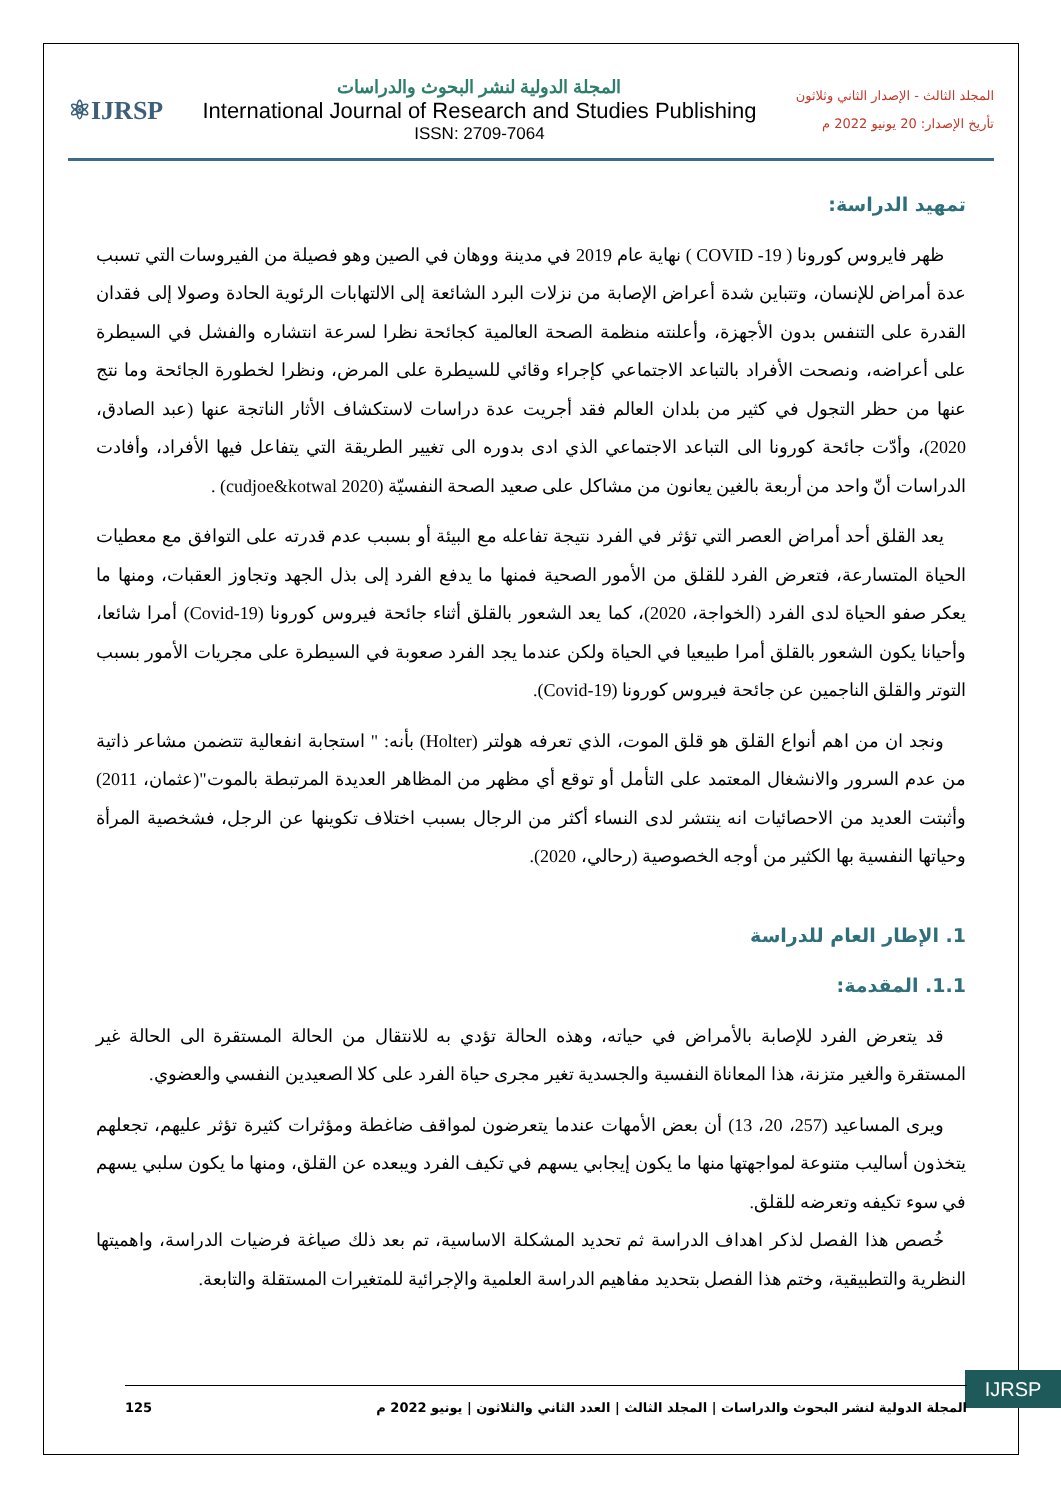المجلد الثالث - الإصدار الثاني وثلاثون
تأريخ الإصدار: 20 يونيو 2022 م
المجلة الدولية لنشر البحوث والدراسات
International Journal of Research and Studies Publishing
ISSN: 2709-7064
⚛IJRSP
تمهيد الدراسة:
ظهر فايروس كورونا ( COVID -19 ) نهاية عام 2019 في مدينة ووهان في الصين وهو فصيلة من الفيروسات التي تسبب عدة أمراض للإنسان، وتتباين شدة أعراض الإصابة من نزلات البرد الشائعة إلى الالتهابات الرئوية الحادة وصولا إلى فقدان القدرة على التنفس بدون الأجهزة، وأعلنته منظمة الصحة العالمية كجائحة نظرا لسرعة انتشاره والفشل في السيطرة على أعراضه، ونصحت الأفراد بالتباعد الاجتماعي كإجراء وقائي للسيطرة على المرض، ونظرا لخطورة الجائحة وما نتج عنها من حظر التجول في كثير من بلدان العالم فقد أجريت عدة دراسات لاستكشاف الأثار الناتجة عنها (عبد الصادق، 2020)، وأدّت جائحة كورونا الى التباعد الاجتماعي الذي ادى بدوره الى تغيير الطريقة التي يتفاعل فيها الأفراد، وأفادت الدراسات أنّ واحد من أربعة بالغين يعانون من مشاكل على صعيد الصحة النفسيّة (cudjoe&kotwal 2020) .
يعد القلق أحد أمراض العصر التي تؤثر في الفرد نتيجة تفاعله مع البيئة أو بسبب عدم قدرته على التوافق مع معطيات الحياة المتسارعة، فتعرض الفرد للقلق من الأمور الصحية فمنها ما يدفع الفرد إلى بذل الجهد وتجاوز العقبات، ومنها ما يعكر صفو الحياة لدى الفرد (الخواجة، 2020)، كما يعد الشعور بالقلق أثناء جائحة فيروس كورونا (Covid-19) أمرا شائعا، وأحيانا يكون الشعور بالقلق أمرا طبيعيا في الحياة ولكن عندما يجد الفرد صعوبة في السيطرة على مجريات الأمور بسبب التوتر والقلق الناجمين عن جائحة فيروس كورونا (Covid-19).
ونجد ان من اهم أنواع القلق هو قلق الموت، الذي تعرفه هولتر (Holter) بأنه: " استجابة انفعالية تتضمن مشاعر ذاتية من عدم السرور والانشغال المعتمد على التأمل أو توقع أي مظهر من المظاهر العديدة المرتبطة بالموت"(عثمان، 2011) وأثبتت العديد من الاحصائيات انه ينتشر لدى النساء أكثر من الرجال بسبب اختلاف تكوينها عن الرجل، فشخصية المرأة وحياتها النفسية بها الكثير من أوجه الخصوصية (رحالي، 2020).
1. الإطار العام للدراسة
1.1. المقدمة:
قد يتعرض الفرد للإصابة بالأمراض في حياته، وهذه الحالة تؤدي به للانتقال من الحالة المستقرة الى الحالة غير المستقرة والغير متزنة، هذا المعاناة النفسية والجسدية تغير مجرى حياة الفرد على كلا الصعيدين النفسي والعضوي.
ويرى المساعيد (257، 20، 13) أن بعض الأمهات عندما يتعرضون لمواقف ضاغطة ومؤثرات كثيرة تؤثر عليهم، تجعلهم يتخذون أساليب متنوعة لمواجهتها منها ما يكون إيجابي يسهم في تكيف الفرد ويبعده عن القلق، ومنها ما يكون سلبي يسهم في سوء تكيفه وتعرضه للقلق.
خُصص هذا الفصل لذكر اهداف الدراسة ثم تحديد المشكلة الاساسية، تم بعد ذلك صياغة فرضيات الدراسة، واهميتها النظرية والتطبيقية، وختم هذا الفصل بتحديد مفاهيم الدراسة العلمية والإجرائية للمتغيرات المستقلة والتابعة.
IJRSP
المجلة الدولية لنشر البحوث والدراسات | المجلد الثالث | العدد الثاني والثلاثون | يونيو 2022 م 125